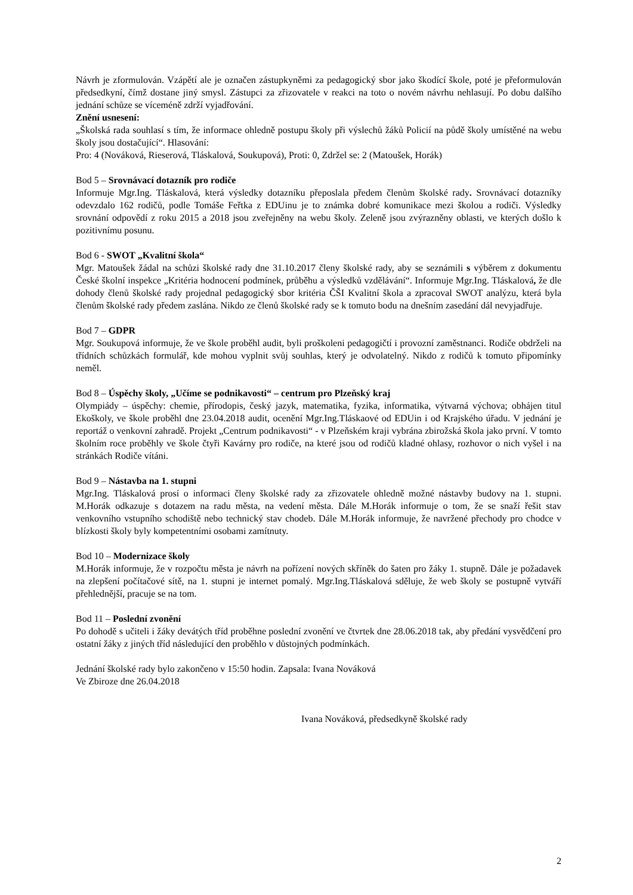Návrh je zformulován. Vzápětí ale je označen zástupkyněmi za pedagogický sbor jako škodící škole, poté je přeformulován předsedkyní, čímž dostane jiný smysl. Zástupci za zřizovatele v reakci na toto o novém návrhu nehlasují. Po dobu dalšího jednání schůze se víceméně zdrží vyjadřování.
Znění usnesení:
„Školská rada souhlasí s tím, že informace ohledně postupu školy při výslechů žáků Policií na půdě školy umístěné na webu školy jsou dostačující“. Hlasování:
Pro: 4 (Nováková, Rieserová, Tláskalová, Soukupová), Proti: 0, Zdržel se: 2 (Matoušek, Horák)
Bod 5 – Srovnávací dotazník pro rodiče
Informuje Mgr.Ing. Tláskalová, která výsledky dotazníku přeposlala předem členům školské rady. Srovnávací dotazníky odevzdalo 162 rodičů, podle Tomáše Feřtka z EDUinu je to známka dobré komunikace mezi školou a rodiči. Výsledky srovnání odpovědí z roku 2015 a 2018 jsou zveřejněny na webu školy. Zeleně jsou zvýrazněny oblasti, ve kterých došlo k pozitivnímu posunu.
Bod 6 - SWOT „Kvalitní škola“
Mgr. Matoušek žádal na schůzi školské rady dne 31.10.2017 členy školské rady, aby se seznámili s výběrem z dokumentu České školní inspekce „Kritéria hodnocení podmínek, průběhu a výsledků vzdělávání“. Informuje Mgr.Ing. Tláskalová, že dle dohody členů školské rady projednal pedagogický sbor kritéria ČŠI Kvalitní škola a zpracoval SWOT analýzu, která byla členům školské rady předem zaslána. Nikdo ze členů školské rady se k tomuto bodu na dnešním zasedání dál nevyjadřuje.
Bod 7 – GDPR
Mgr. Soukupová informuje, že ve škole proběhl audit, byli proškoleni pedagogičtí i provozní zaměstnanci. Rodiče obdrželi na třídních schůzkách formulář, kde mohou vyplnit svůj souhlas, který je odvolatelný. Nikdo z rodičů k tomuto připomínky neměl.
Bod 8 – Úspěchy školy, „Učíme se podnikavosti“ – centrum pro Plzeňský kraj
Olympiády – úspěchy: chemie, přírodopis, český jazyk, matematika, fyzika, informatika, výtvarná výchova; obhájen titul Ekoškoly, ve škole proběhl dne 23.04.2018 audit, ocenění Mgr.Ing.Tláskaové od EDUin i od Krajského úřadu. V jednání je reportáž o venkovní zahradě. Projekt „Centrum podnikavosti“ - v Plzeňském kraji vybrána zbirožská škola jako první. V tomto školním roce proběhly ve škole čtyři Kavárny pro rodiče, na které jsou od rodičů kladné ohlasy, rozhovor o nich vyšel i na stránkách Rodiče vítáni.
Bod 9 – Nástavba na 1. stupni
Mgr.Ing. Tláskalová prosí o informaci členy školské rady za zřizovatele ohledně možné nástavby budovy na 1. stupni. M.Horák odkazuje s dotazem na radu města, na vedení města. Dále M.Horák informuje o tom, že se snaží řešit stav venkovního vstupního schodiště nebo technický stav chodeb. Dále M.Horák informuje, že navržené přechody pro chodce v blízkosti školy byly kompetentními osobami zamítnuty.
Bod 10 – Modernizace školy
M.Horák informuje, že v rozpočtu města je návrh na pořízení nových skříněk do šaten pro žáky 1. stupně. Dále je požadavek na zlepšení počítačové sítě, na 1. stupni je internet pomalý. Mgr.Ing.Tláskalová sděluje, že web školy se postupně vytváří přehlednější, pracuje se na tom.
Bod 11 – Poslední zvonění
Po dohodě s učiteli i žáky devátých tříd proběhne poslední zvonění ve čtvrtek dne 28.06.2018 tak, aby předání vysvědčení pro ostatní žáky z jiných tříd následující den proběhlo v důstojných podmínkách.
Jednání školské rady bylo zakončeno v 15:50 hodin. Zapsala: Ivana Nováková
Ve Zbiroze dne 26.04.2018
Ivana Nováková, předsedkyně školské rady
2